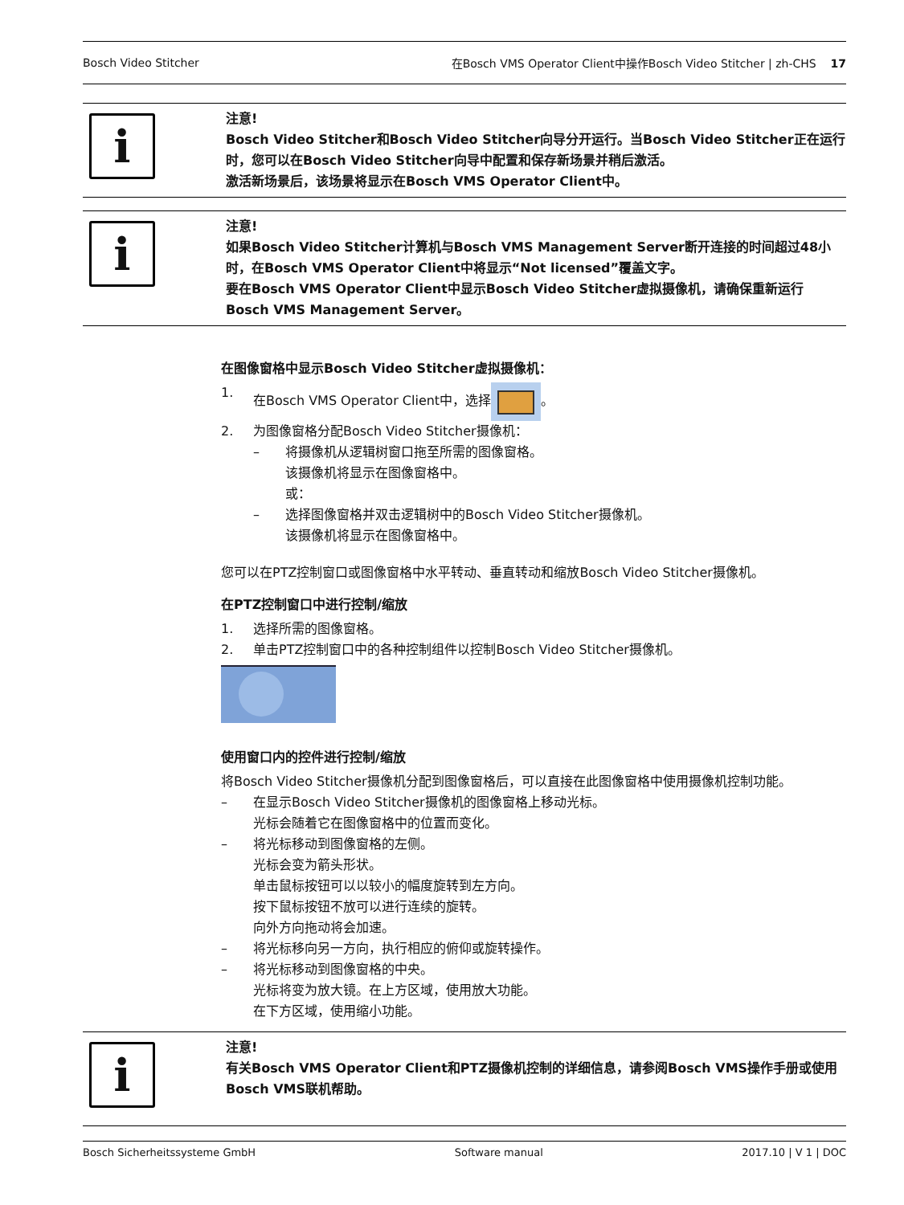Bosch Video Stitcher 在Bosch VMS Operator Client中操作Bosch Video Stitcher | zh-CHS 17
i
注意!
Bosch Video Stitcher和Bosch Video Stitcher向导分开运行。当Bosch Video Stitcher正在运行时，您可以在Bosch Video Stitcher向导中配置和保存新场景并稍后激活。
激活新场景后，该场景将显示在Bosch VMS Operator Client中。
i
注意!
如果Bosch Video Stitcher计算机与Bosch VMS Management Server断开连接的时间超过48小时，在Bosch VMS Operator Client中将显示“Not licensed”覆盖文字。
要在Bosch VMS Operator Client中显示Bosch Video Stitcher虚拟摄像机，请确保重新运行Bosch VMS Management Server。
在图像窗格中显示Bosch Video Stitcher虚拟摄像机：
1. 在Bosch VMS Operator Client中，选择 。
2. 为图像窗格分配Bosch Video Stitcher摄像机：
– 将摄像机从逻辑树窗口拖至所需的图像窗格。
该摄像机将显示在图像窗格中。
或：
– 选择图像窗格并双击逻辑树中的Bosch Video Stitcher摄像机。
该摄像机将显示在图像窗格中。
您可以在PTZ控制窗口或图像窗格中水平转动、垂直转动和缩放Bosch Video Stitcher摄像机。
在PTZ控制窗口中进行控制/缩放
1. 选择所需的图像窗格。
2. 单击PTZ控制窗口中的各种控制组件以控制Bosch Video Stitcher摄像机。
使用窗口内的控件进行控制/缩放
将Bosch Video Stitcher摄像机分配到图像窗格后，可以直接在此图像窗格中使用摄像机控制功能。
– 在显示Bosch Video Stitcher摄像机的图像窗格上移动光标。
光标会随着它在图像窗格中的位置而变化。
– 将光标移动到图像窗格的左侧。
光标会变为箭头形状。
单击鼠标按钮可以以较小的幅度旋转到左方向。
按下鼠标按钮不放可以进行连续的旋转。
向外方向拖动将会加速。
– 将光标移向另一方向，执行相应的俯仰或旋转操作。
– 将光标移动到图像窗格的中央。
光标将变为放大镜。在上方区域，使用放大功能。
在下方区域，使用缩小功能。
i
注意!
有关Bosch VMS Operator Client和PTZ摄像机控制的详细信息，请参阅Bosch VMS操作手册或使用Bosch VMS联机帮助。
Bosch Sicherheitssysteme GmbH Software manual 2017.10 | V 1 | DOC